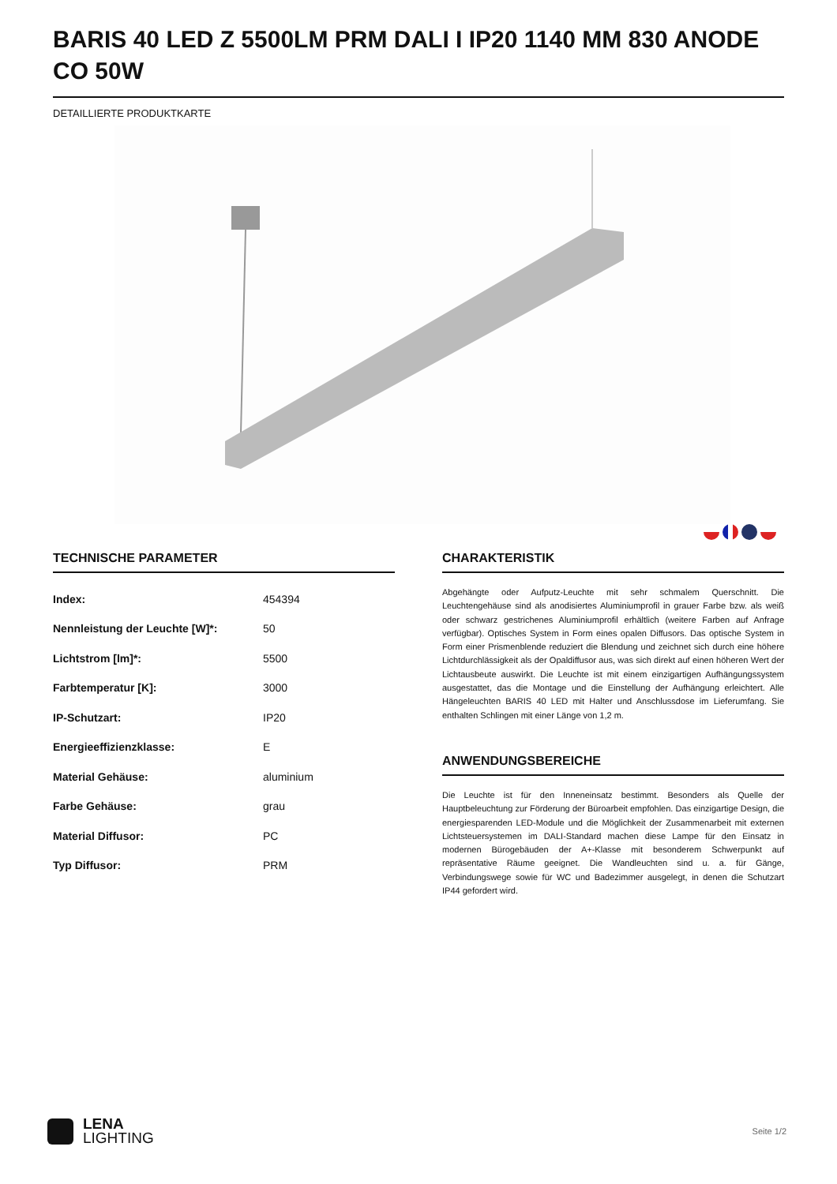BARIS 40 LED Z 5500LM PRM DALI I IP20 1140 MM 830 ANODE CO 50W
DETAILLIERTE PRODUKTKARTE
TECHNISCHE PARAMETER
| Index: | 454394 |
| Nennleistung der Leuchte [W]*: | 50 |
| Lichtstrom [lm]*: | 5500 |
| Farbtemperatur [K]: | 3000 |
| IP-Schutzart: | IP20 |
| Energieeffizienzklasse: | E |
| Material Gehäuse: | aluminium |
| Farbe Gehäuse: | grau |
| Material Diffusor: | PC |
| Typ Diffusor: | PRM |
CHARAKTERISTIK
Abgehängte oder Aufputz-Leuchte mit sehr schmalem Querschnitt. Die Leuchtengehäuse sind als anodisiertes Aluminiumprofil in grauer Farbe bzw. als weiß oder schwarz gestrichenes Aluminiumprofil erhältlich (weitere Farben auf Anfrage verfügbar). Optisches System in Form eines opalen Diffusors. Das optische System in Form einer Prismenblende reduziert die Blendung und zeichnet sich durch eine höhere Lichtdurchlässigkeit als der Opaldiffusor aus, was sich direkt auf einen höheren Wert der Lichtausbeute auswirkt. Die Leuchte ist mit einem einzigartigen Aufhängungssystem ausgestattet, das die Montage und die Einstellung der Aufhängung erleichtert. Alle Hängeleuchten BARIS 40 LED mit Halter und Anschlussdose im Lieferumfang. Sie enthalten Schlingen mit einer Länge von 1,2 m.
ANWENDUNGSBEREICHE
Die Leuchte ist für den Inneneinsatz bestimmt. Besonders als Quelle der Hauptbeleuchtung zur Förderung der Büroarbeit empfohlen. Das einzigartige Design, die energiesparenden LED-Module und die Möglichkeit der Zusammenarbeit mit externen Lichtsteuersystemen im DALI-Standard machen diese Lampe für den Einsatz in modernen Bürogebäuden der A+-Klasse mit besonderem Schwerpunkt auf repräsentative Räume geeignet. Die Wandleuchten sind u. a. für Gänge, Verbindungswege sowie für WC und Badezimmer ausgelegt, in denen die Schutzart IP44 gefordert wird.
LENA
LIGHTING
Seite 1/2